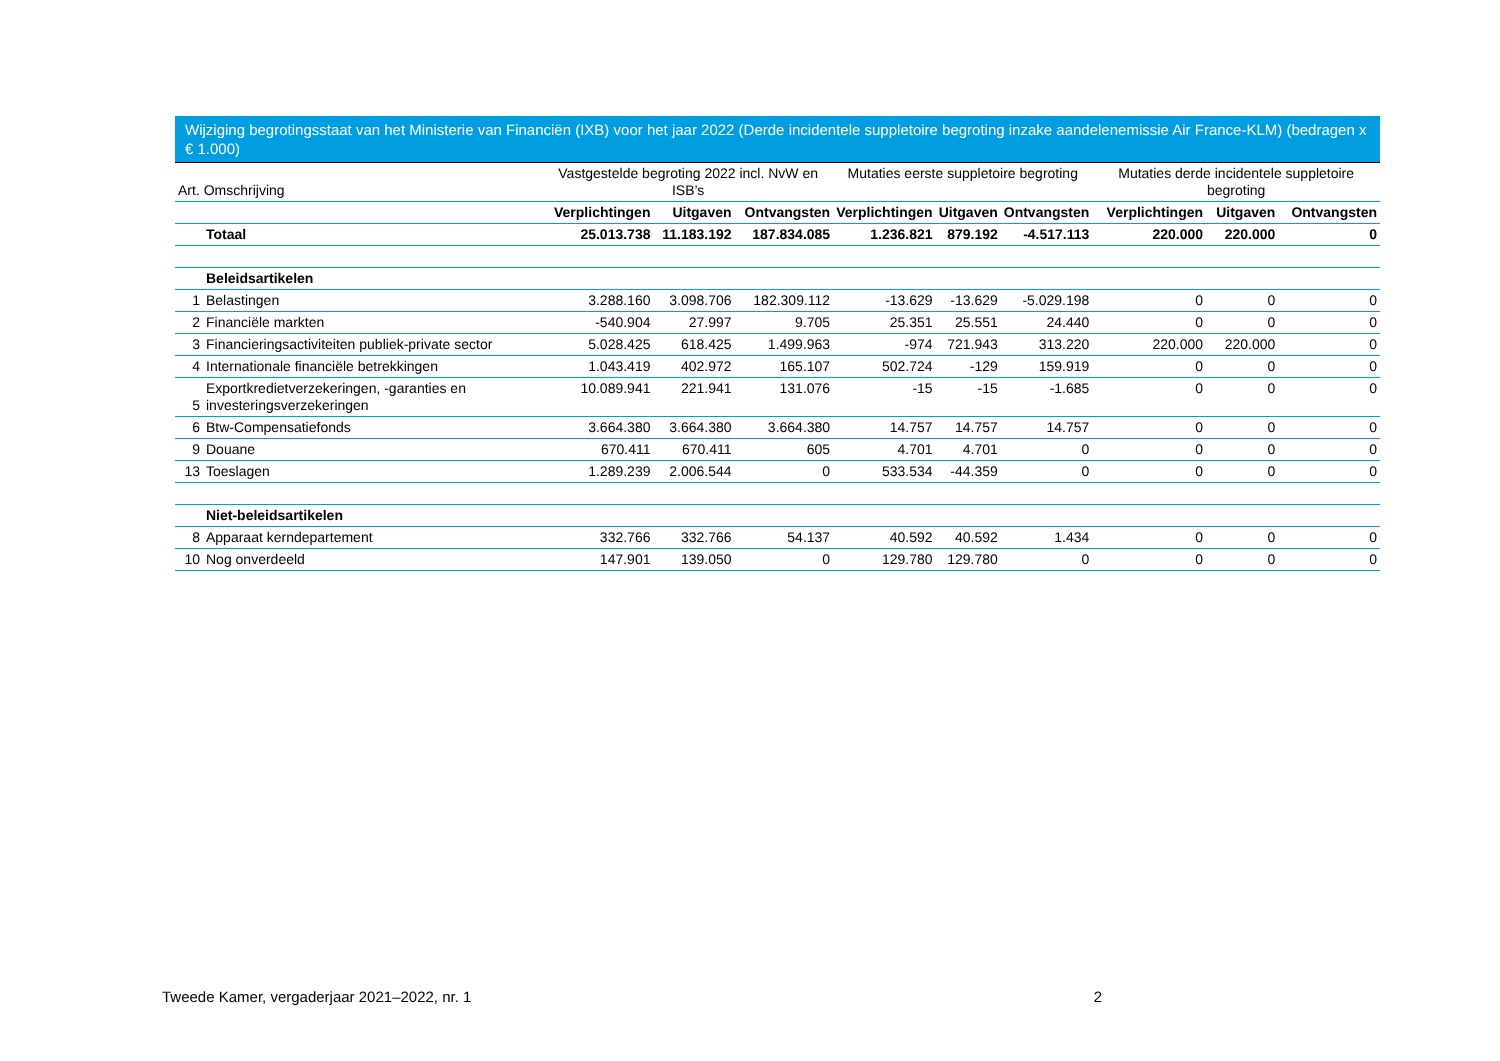Wijziging begrotingsstaat van het Ministerie van Financiën (IXB) voor het jaar 2022 (Derde incidentele suppletoire begroting inzake aandelenemissie Air France-KLM) (bedragen x € 1.000)
| Art. Omschrijving | | Vastgestelde begroting 2022 incl. NvW en ISB’s | | | Mutaties eerste suppletoire begroting | | | Mutaties derde incidentele suppletoire begroting | | |
| --- | --- | --- | --- | --- | --- | --- | --- | --- | --- | --- |
| | | Verplichtingen | Uitgaven | Ontvangsten | Verplichtingen | Uitgaven | Ontvangsten | Verplichtingen | Uitgaven | Ontvangsten |
| | Totaal | 25.013.738 | 11.183.192 | 187.834.085 | 1.236.821 | 879.192 | -4.517.113 | 220.000 | 220.000 | 0 |
| | Beleidsartikelen | | | | | | | | | |
| 1 | Belastingen | 3.288.160 | 3.098.706 | 182.309.112 | -13.629 | -13.629 | -5.029.198 | 0 | 0 | 0 |
| 2 | Financiële markten | -540.904 | 27.997 | 9.705 | 25.351 | 25.551 | 24.440 | 0 | 0 | 0 |
| 3 | Financieringsactiviteiten publiek-private sector | 5.028.425 | 618.425 | 1.499.963 | -974 | 721.943 | 313.220 | 220.000 | 220.000 | 0 |
| 4 | Internationale financiële betrekkingen | 1.043.419 | 402.972 | 165.107 | 502.724 | -129 | 159.919 | 0 | 0 | 0 |
| 5 | Exportkredietverzekeringen, -garanties en investeringsverzekeringen | 10.089.941 | 221.941 | 131.076 | -15 | -15 | -1.685 | 0 | 0 | 0 |
| 6 | Btw-Compensatiefonds | 3.664.380 | 3.664.380 | 3.664.380 | 14.757 | 14.757 | 14.757 | 0 | 0 | 0 |
| 9 | Douane | 670.411 | 670.411 | 605 | 4.701 | 4.701 | 0 | 0 | 0 | 0 |
| 13 | Toeslagen | 1.289.239 | 2.006.544 | 0 | 533.534 | -44.359 | 0 | 0 | 0 | 0 |
| | Niet-beleidsartikelen | | | | | | | | | |
| 8 | Apparaat kerndepartement | 332.766 | 332.766 | 54.137 | 40.592 | 40.592 | 1.434 | 0 | 0 | 0 |
| 10 | Nog onverdeeld | 147.901 | 139.050 | 0 | 129.780 | 129.780 | 0 | 0 | 0 | 0 |
Tweede Kamer, vergaderjaar 2021–2022, nr. 1 2